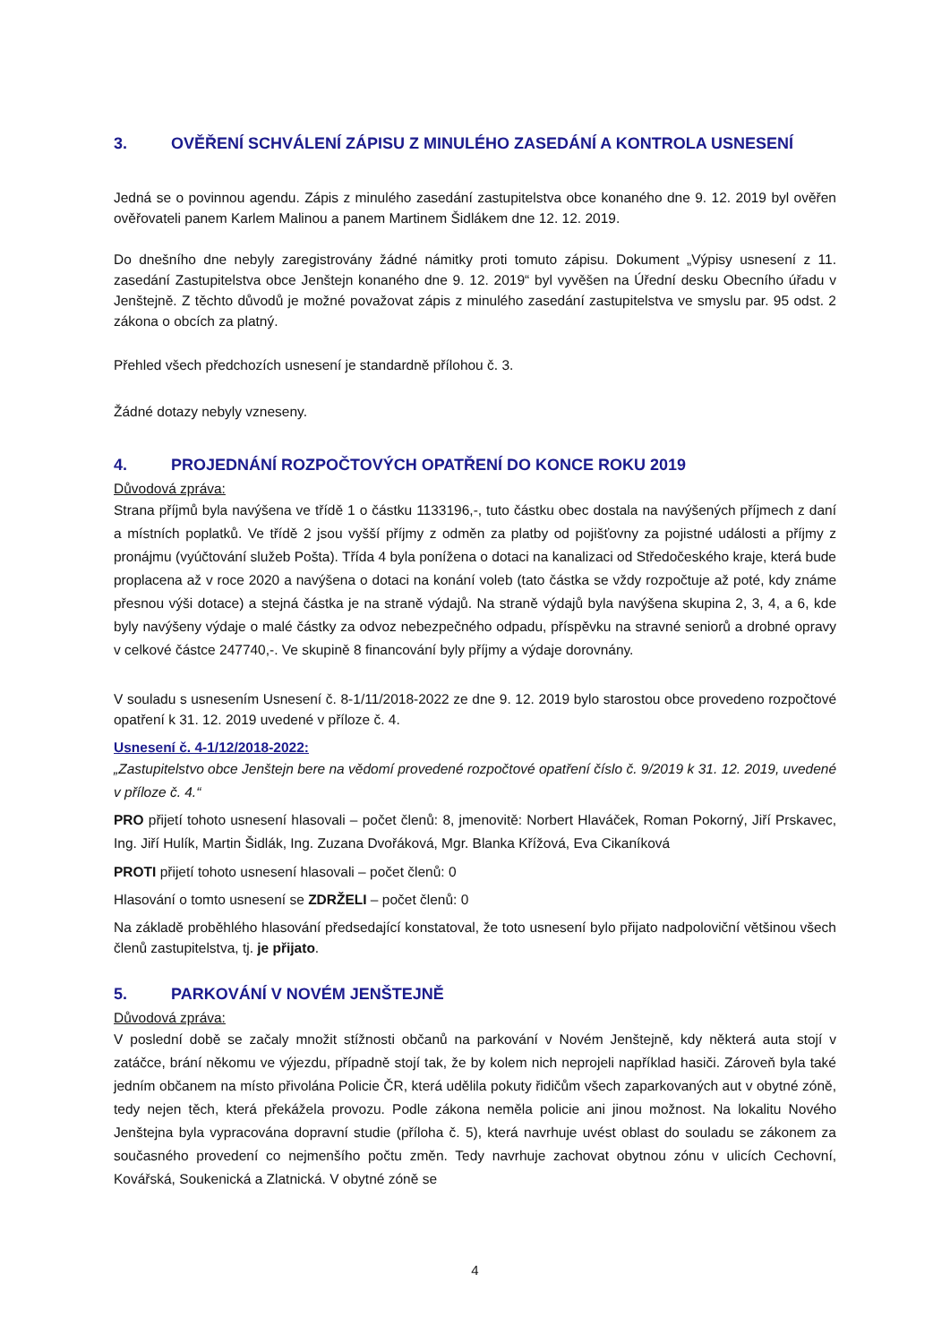3. OVĚŘENÍ SCHVÁLENÍ ZÁPISU Z MINULÉHO ZASEDÁNÍ A KONTROLA USNESENÍ
Jedná se o povinnou agendu. Zápis z minulého zasedání zastupitelstva obce konaného dne 9. 12. 2019 byl ověřen ověřovateli panem Karlem Malinou a panem Martinem Šidlákem dne 12. 12. 2019.
Do dnešního dne nebyly zaregistrovány žádné námitky proti tomuto zápisu. Dokument „Výpisy usnesení z 11. zasedání Zastupitelstva obce Jenštejn konaného dne 9. 12. 2019“ byl vyvěšen na Úřední desku Obecního úřadu v Jenštejně. Z těchto důvodů je možné považovat zápis z minulého zasedání zastupitelstva ve smyslu par. 95 odst. 2 zákona o obcích za platný.
Přehled všech předchozích usnesení je standardně přílohou č. 3.
Žádné dotazy nebyly vzneseny.
4. PROJEDNÁNÍ ROZPOČTOVÝCH OPATŘENÍ DO KONCE ROKU 2019
Důvodová zpráva:
Strana příjmů byla navýšena ve třídě 1 o částku 1133196,-, tuto částku obec dostala na navýšených příjmech z daní a místních poplatků. Ve třídě 2 jsou vyšší příjmy z odměn za platby od pojišťovny za pojistné události a příjmy z pronájmu (vyúčtování služeb Pošta). Třída 4 byla ponížena o dotaci na kanalizaci od Středočeského kraje, která bude proplacena až v roce 2020 a navýšena o dotaci na konání voleb (tato částka se vždy rozpočtuje až poté, kdy známe přesnou výši dotace) a stejná částka je na straně výdajů. Na straně výdajů byla navýšena skupina 2, 3, 4, a 6, kde byly navýšeny výdaje o malé částky za odvoz nebezpečného odpadu, příspěvku na stravné seniorů a drobné opravy v celkové částce 247740,-. Ve skupině 8 financování byly příjmy a výdaje dorovnány.
V souladu s usnesením Usnesení č. 8-1/11/2018-2022 ze dne 9. 12. 2019 bylo starostou obce provedeno rozpočtové opatření k 31. 12. 2019 uvedené v příloze č. 4.
Usnesení č. 4-1/12/2018-2022:
„Zastupitelstvo obce Jenštejn bere na vědomí provedené rozpočtové opatření číslo č. 9/2019 k 31. 12. 2019, uvedené v příloze č. 4.“
PRO přijetí tohoto usnesení hlasovali – počet členů: 8, jmenovitě: Norbert Hlaváček, Roman Pokorný, Jiří Prskavec, Ing. Jiří Hulík, Martin Šidlák, Ing. Zuzana Dvořáková, Mgr. Blanka Křížová, Eva Cikaníková
PROTI přijetí tohoto usnesení hlasovali – počet členů: 0
Hlasování o tomto usnesení se ZDRŽELI – počet členů: 0
Na základě proběhlého hlasování předsedající konstatoval, že toto usnesení bylo přijato nadpoloviční většinou všech členů zastupitelstva, tj. je přijato.
5. PARKOVÁNÍ V NOVÉM JENŠTEJNĚ
Důvodová zpráva:
V poslední době se začaly množit stížnosti občanů na parkování v Novém Jenštejně, kdy některá auta stojí v zatáčce, brání někomu ve výjezdu, případně stojí tak, že by kolem nich neprojeli například hasiči. Zároveň byla také jedním občanem na místo přivolána Policie ČR, která udělila pokuty řidičům všech zaparkovaných aut v obytné zóně, tedy nejen těch, která překážela provozu. Podle zákona neměla policie ani jinou možnost. Na lokalitu Nového Jenštejna byla vypracována dopravní studie (příloha č. 5), která navrhuje uvést oblast do souladu se zákonem za současného provedení co nejmenšího počtu změn. Tedy navrhuje zachovat obytnou zónu v ulicích Cechovní, Kovářská, Soukenická a Zlatnická. V obytné zóně se
4